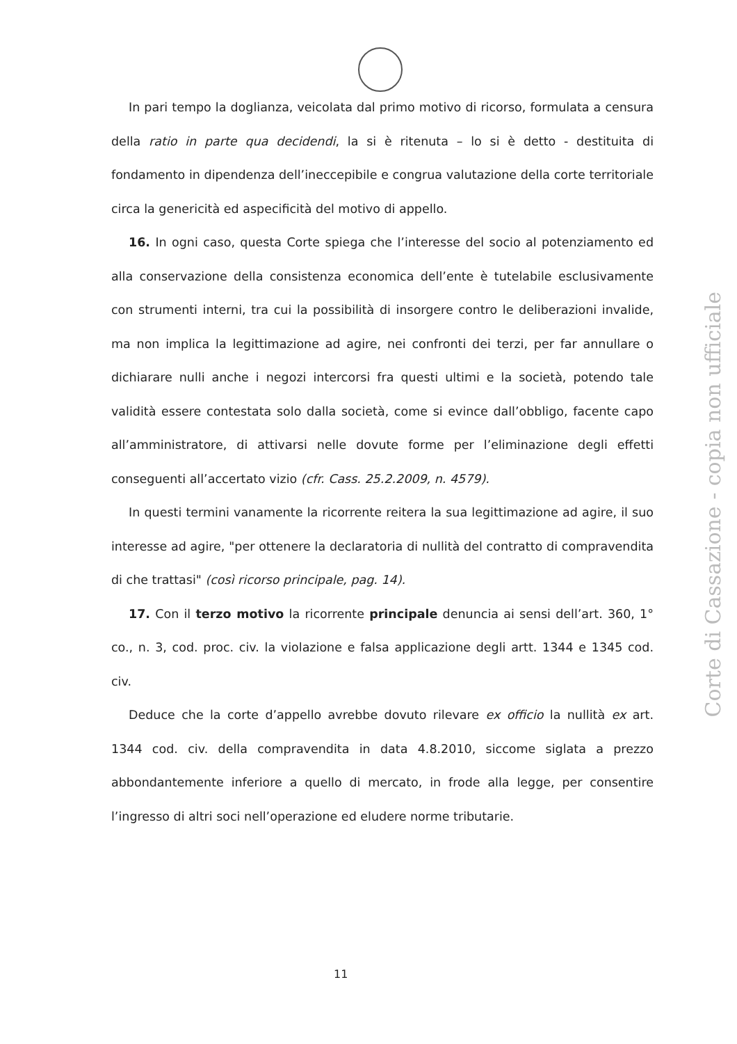In pari tempo la doglianza, veicolata dal primo motivo di ricorso, formulata a censura della ratio in parte qua decidendi, la si è ritenuta – lo si è detto - destituita di fondamento in dipendenza dell’ineccepibile e congrua valutazione della corte territoriale circa la genericità ed aspecificità del motivo di appello.
16. In ogni caso, questa Corte spiega che l’interesse del socio al potenziamento ed alla conservazione della consistenza economica dell’ente è tutelabile esclusivamente con strumenti interni, tra cui la possibilità di insorgere contro le deliberazioni invalide, ma non implica la legittimazione ad agire, nei confronti dei terzi, per far annullare o dichiarare nulli anche i negozi intercorsi fra questi ultimi e la società, potendo tale validità essere contestata solo dalla società, come si evince dall’obbligo, facente capo all’amministratore, di attivarsi nelle dovute forme per l’eliminazione degli effetti conseguenti all’accertato vizio (cfr. Cass. 25.2.2009, n. 4579).
In questi termini vanamente la ricorrente reitera la sua legittimazione ad agire, il suo interesse ad agire, "per ottenere la declaratoria di nullità del contratto di compravendita di che trattasi" (così ricorso principale, pag. 14).
17. Con il terzo motivo la ricorrente principale denuncia ai sensi dell’art. 360, 1° co., n. 3, cod. proc. civ. la violazione e falsa applicazione degli artt. 1344 e 1345 cod. civ.
Deduce che la corte d’appello avrebbe dovuto rilevare ex officio la nullità ex art. 1344 cod. civ. della compravendita in data 4.8.2010, siccome siglata a prezzo abbondantemente inferiore a quello di mercato, in frode alla legge, per consentire l’ingresso di altri soci nell’operazione ed eludere norme tributarie.
Corte di Cassazione - copia non ufficiale
11